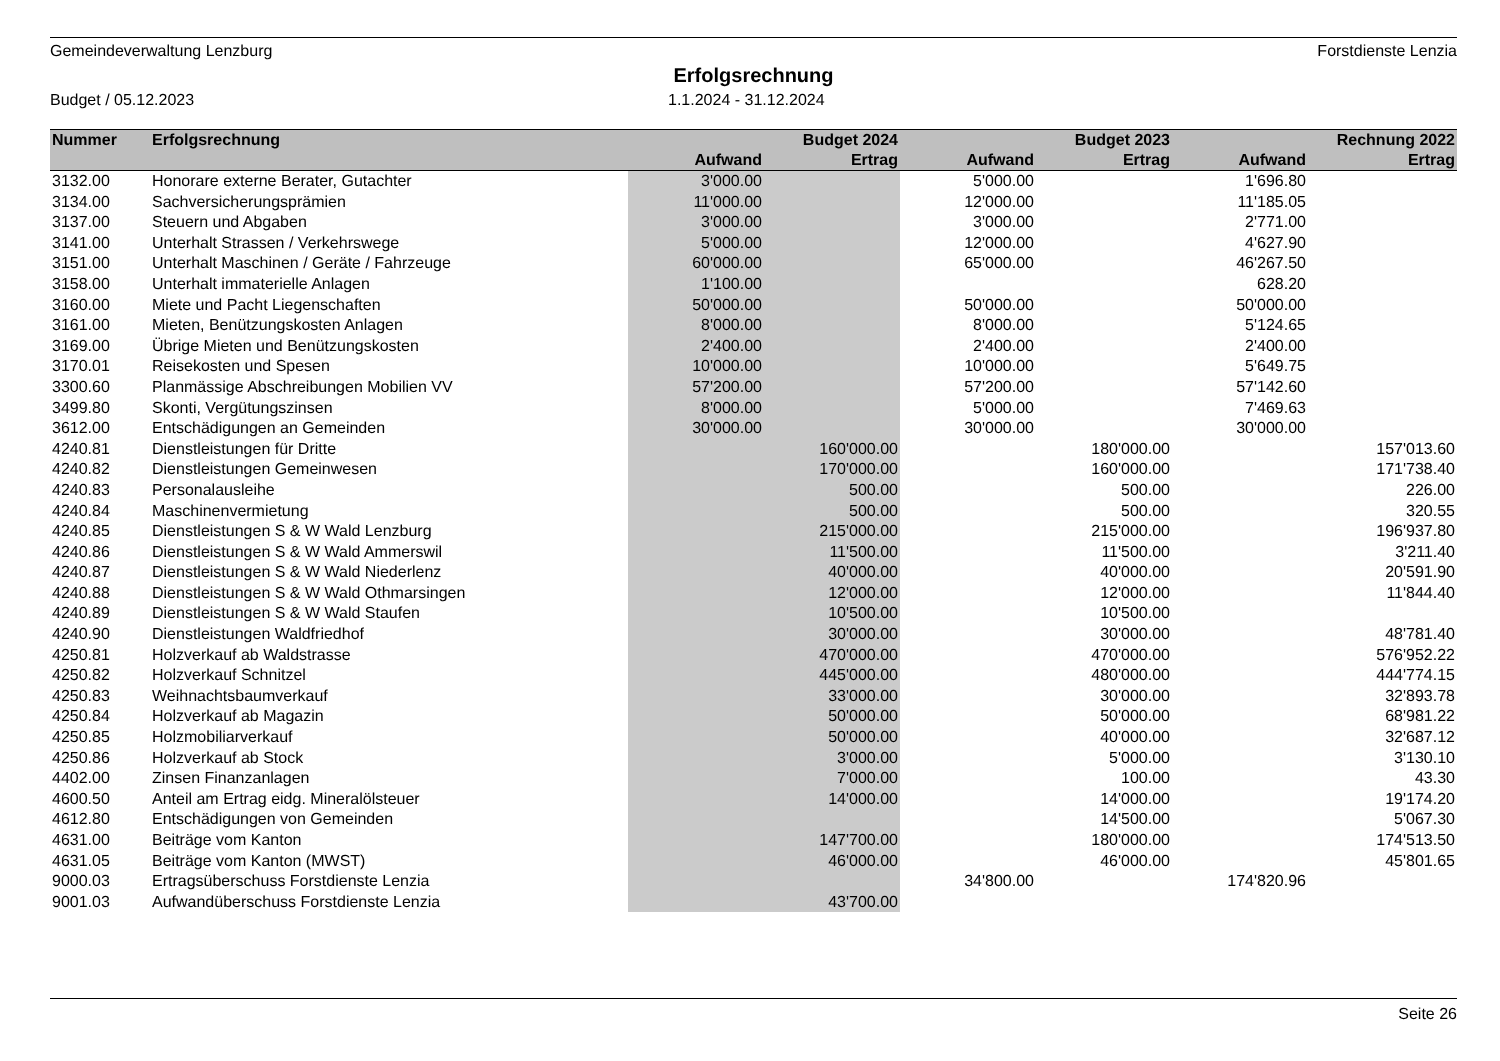Gemeindeverwaltung Lenzburg Forstdienste Lenzia
Erfolgsrechnung
Budget / 05.12.2023 1.1.2024 - 31.12.2024
| Nummer | Erfolgsrechnung | | Budget 2024 | | Budget 2023 | | Rechnung 2022 |
| --- | --- | --- | --- | --- | --- | --- | --- |
| | | Aufwand | Ertrag | Aufwand | Ertrag | Aufwand | Ertrag |
| 3132.00 | Honorare externe Berater, Gutachter | 3'000.00 | | 5'000.00 | | 1'696.80 | |
| 3134.00 | Sachversicherungsprämien | 11'000.00 | | 12'000.00 | | 11'185.05 | |
| 3137.00 | Steuern und Abgaben | 3'000.00 | | 3'000.00 | | 2'771.00 | |
| 3141.00 | Unterhalt Strassen / Verkehrswege | 5'000.00 | | 12'000.00 | | 4'627.90 | |
| 3151.00 | Unterhalt Maschinen / Geräte / Fahrzeuge | 60'000.00 | | 65'000.00 | | 46'267.50 | |
| 3158.00 | Unterhalt immaterielle Anlagen | 1'100.00 | | | | 628.20 | |
| 3160.00 | Miete und Pacht Liegenschaften | 50'000.00 | | 50'000.00 | | 50'000.00 | |
| 3161.00 | Mieten, Benützungskosten Anlagen | 8'000.00 | | 8'000.00 | | 5'124.65 | |
| 3169.00 | Übrige Mieten und Benützungskosten | 2'400.00 | | 2'400.00 | | 2'400.00 | |
| 3170.01 | Reisekosten und Spesen | 10'000.00 | | 10'000.00 | | 5'649.75 | |
| 3300.60 | Planmässige Abschreibungen Mobilien VV | 57'200.00 | | 57'200.00 | | 57'142.60 | |
| 3499.80 | Skonti, Vergütungszinsen | 8'000.00 | | 5'000.00 | | 7'469.63 | |
| 3612.00 | Entschädigungen an Gemeinden | 30'000.00 | | 30'000.00 | | 30'000.00 | |
| 4240.81 | Dienstleistungen für Dritte | | 160'000.00 | | 180'000.00 | | 157'013.60 |
| 4240.82 | Dienstleistungen Gemeinwesen | | 170'000.00 | | 160'000.00 | | 171'738.40 |
| 4240.83 | Personalausleihe | | 500.00 | | 500.00 | | 226.00 |
| 4240.84 | Maschinenvermietung | | 500.00 | | 500.00 | | 320.55 |
| 4240.85 | Dienstleistungen S & W Wald Lenzburg | | 215'000.00 | | 215'000.00 | | 196'937.80 |
| 4240.86 | Dienstleistungen S & W Wald Ammerswil | | 11'500.00 | | 11'500.00 | | 3'211.40 |
| 4240.87 | Dienstleistungen S & W Wald Niederlenz | | 40'000.00 | | 40'000.00 | | 20'591.90 |
| 4240.88 | Dienstleistungen S & W Wald Othmarsingen | | 12'000.00 | | 12'000.00 | | 11'844.40 |
| 4240.89 | Dienstleistungen S & W Wald Staufen | | 10'500.00 | | 10'500.00 | | |
| 4240.90 | Dienstleistungen Waldfriedhof | | 30'000.00 | | 30'000.00 | | 48'781.40 |
| 4250.81 | Holzverkauf ab Waldstrasse | | 470'000.00 | | 470'000.00 | | 576'952.22 |
| 4250.82 | Holzverkauf Schnitzel | | 445'000.00 | | 480'000.00 | | 444'774.15 |
| 4250.83 | Weihnachtsbaumverkauf | | 33'000.00 | | 30'000.00 | | 32'893.78 |
| 4250.84 | Holzverkauf ab Magazin | | 50'000.00 | | 50'000.00 | | 68'981.22 |
| 4250.85 | Holzmobiliarverkauf | | 50'000.00 | | 40'000.00 | | 32'687.12 |
| 4250.86 | Holzverkauf ab Stock | | 3'000.00 | | 5'000.00 | | 3'130.10 |
| 4402.00 | Zinsen Finanzanlagen | | 7'000.00 | | 100.00 | | 43.30 |
| 4600.50 | Anteil am Ertrag eidg. Mineralölsteuer | | 14'000.00 | | 14'000.00 | | 19'174.20 |
| 4612.80 | Entschädigungen von Gemeinden | | | | 14'500.00 | | 5'067.30 |
| 4631.00 | Beiträge vom Kanton | | 147'700.00 | | 180'000.00 | | 174'513.50 |
| 4631.05 | Beiträge vom Kanton (MWST) | | 46'000.00 | | 46'000.00 | | 45'801.65 |
| 9000.03 | Ertragsüberschuss Forstdienste Lenzia | | | 34'800.00 | | 174'820.96 | |
| 9001.03 | Aufwandüberschuss Forstdienste Lenzia | | 43'700.00 | | | | |
Seite 26